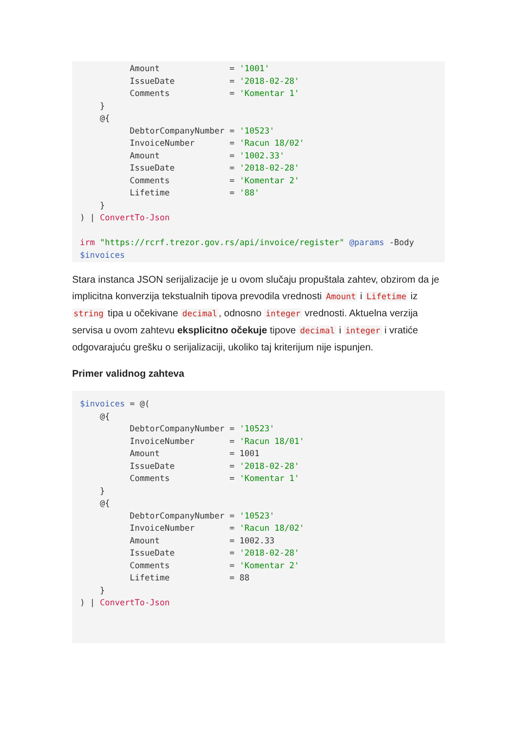Amount              = '1001'
          IssueDate           = '2018-02-28'
          Comments            = 'Komentar 1'
    }
    @{
          DebtorCompanyNumber = '10523'
          InvoiceNumber       = 'Racun 18/02'
          Amount              = '1002.33'
          IssueDate           = '2018-02-28'
          Comments            = 'Komentar 2'
          Lifetime            = '88'
    }
) | ConvertTo-Json

irm "https://rcrf.trezor.gov.rs/api/invoice/register" @params -Body
$invoices
Stara instanca JSON serijalizacije je u ovom slučaju propuštala zahtev, obzirom da je implicitna konverzija tekstualnih tipova prevodila vrednosti Amount i Lifetime iz string tipa u očekivane decimal, odnosno integer vrednosti. Aktuelna verzija servisa u ovom zahtevu eksplicitno očekuje tipove decimal i integer i vratiće odgovarajuću grešku o serijalizaciji, ukoliko taj kriterijum nije ispunjen.
Primer validnog zahteva
$invoices = @(
    @{
          DebtorCompanyNumber = '10523'
          InvoiceNumber       = 'Racun 18/01'
          Amount              = 1001
          IssueDate           = '2018-02-28'
          Comments            = 'Komentar 1'
    }
    @{
          DebtorCompanyNumber = '10523'
          InvoiceNumber       = 'Racun 18/02'
          Amount              = 1002.33
          IssueDate           = '2018-02-28'
          Comments            = 'Komentar 2'
          Lifetime            = 88
    }
) | ConvertTo-Json